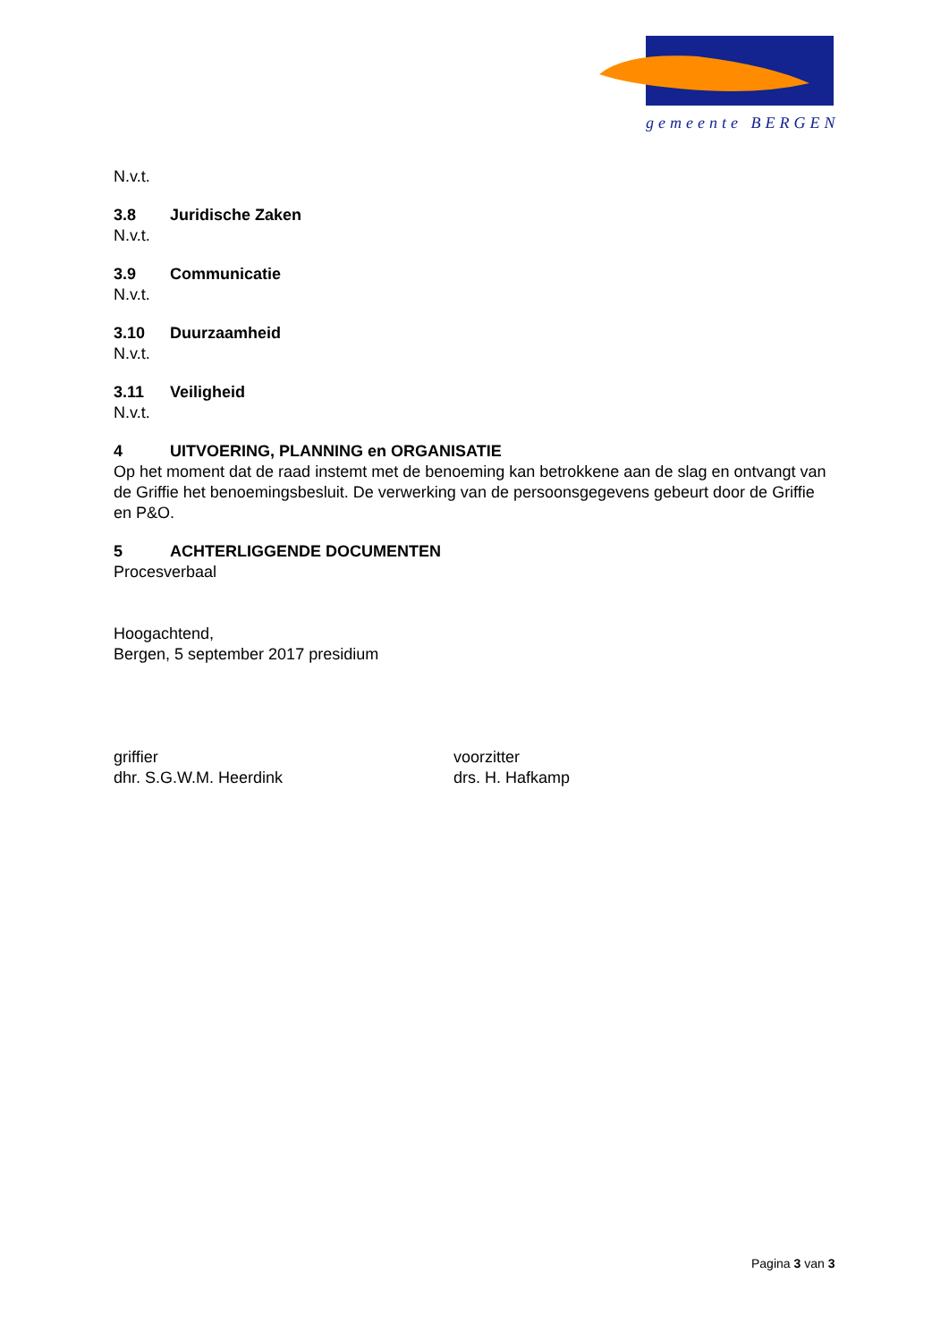gemeente BERGEN
N.v.t.
3.8 Juridische Zaken
N.v.t.
3.9 Communicatie
N.v.t.
3.10 Duurzaamheid
N.v.t.
3.11 Veiligheid
N.v.t.
4 UITVOERING, PLANNING en ORGANISATIE
Op het moment dat de raad instemt met de benoeming kan betrokkene aan de slag en ontvangt van de Griffie het benoemingsbesluit. De verwerking van de persoonsgegevens gebeurt door de Griffie en P&O.
5 ACHTERLIGGENDE DOCUMENTEN
Procesverbaal
Hoogachtend,
Bergen, 5 september 2017 presidium
griffier
dhr. S.G.W.M. Heerdink
voorzitter
drs. H. Hafkamp
Pagina 3 van 3